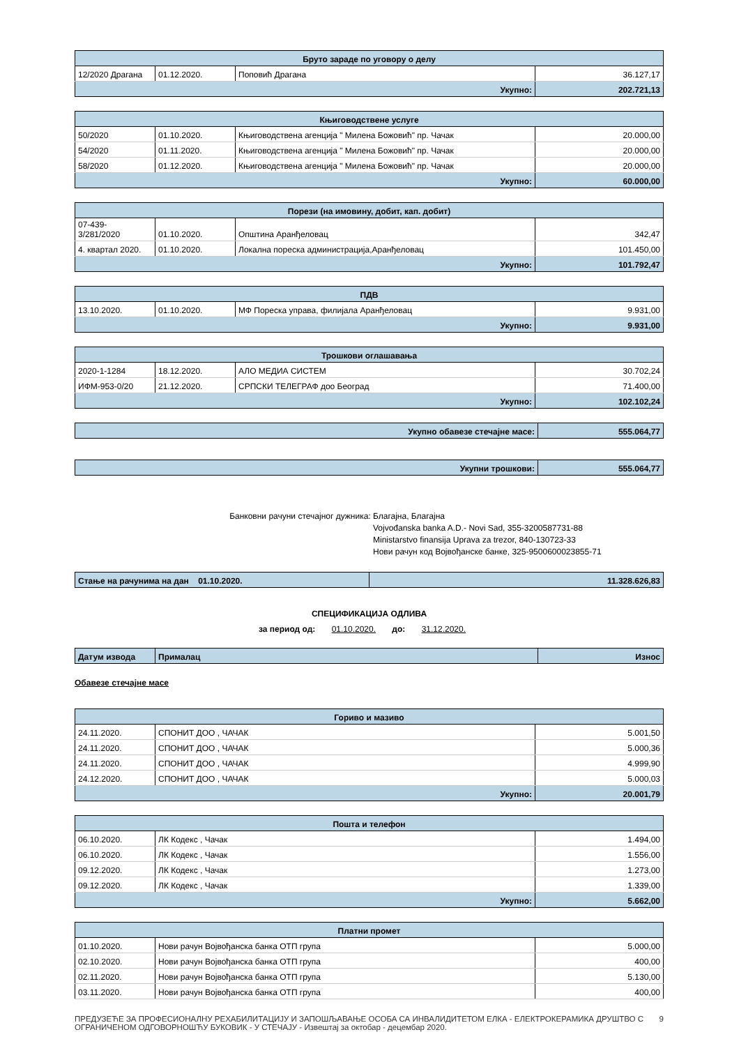| Бруто зараде по уговору о делу | | | |
| --- | --- | --- | --- |
| 12/2020 Драгана | 01.12.2020. | Поповић Драгана | 36.127,17 |
| Укупно: | | | 202.721,13 |
| Књиговодствене услуге | | | |
| --- | --- | --- | --- |
| 50/2020 | 01.10.2020. | Књиговодствена агенција " Милена Божовић" пр. Чачак | 20.000,00 |
| 54/2020 | 01.11.2020. | Књиговодствена агенција " Милена Божовић" пр. Чачак | 20.000,00 |
| 58/2020 | 01.12.2020. | Књиговодствена агенција " Милена Божовић" пр. Чачак | 20.000,00 |
| Укупно: | | | 60.000,00 |
| Порези (на имовину, добит, кап. добит) | | | |
| --- | --- | --- | --- |
| 07-439- 3/281/2020 | 01.10.2020. | Општина Аранђеловац | 342,47 |
| 4. квартал 2020. | 01.10.2020. | Локална пореска администрација,Аранђеловац | 101.450,00 |
| Укупно: | | | 101.792,47 |
| ПДВ | | | |
| --- | --- | --- | --- |
| 13.10.2020. | 01.10.2020. | МФ Пореска управа, филијала Аранђеловац | 9.931,00 |
| Укупно: | | | 9.931,00 |
| Трошкови оглашавања | | | |
| --- | --- | --- | --- |
| 2020-1-1284 | 18.12.2020. | АЛО МЕДИА СИСТЕМ | 30.702,24 |
| ИФМ-953-0/20 | 21.12.2020. | СРПСКИ ТЕЛЕГРАФ доо Београд | 71.400,00 |
| Укупно: | | | 102.102,24 |
| Укупно обавезе стечајне масе: | 555.064,77 |
| Укупни трошкови: | 555.064,77 |
Банковни рачуни стечајног дужника: Благајна, Благајна
Vojvođanska banka A.D.- Novi Sad, 355-3200587731-88
Ministarstvo finansija Uprava za trezor, 840-130723-33
Нови рачун код Војвођанске банке, 325-9500600023855-71
| Стање на рачунима на дан 01.10.2020. | 11.328.626,83 |
СПЕЦИФИКАЦИЈА ОДЛИВА
за период од: 01.10.2020. до: 31.12.2020.
| Датум извода | Прималац | Износ |
| --- | --- | --- |
Обавезе стечајне масе
| Гориво и мазиво | | |
| --- | --- | --- |
| 24.11.2020. | СПОНИТ ДОО , ЧАЧАК | 5.001,50 |
| 24.11.2020. | СПОНИТ ДОО , ЧАЧАК | 5.000,36 |
| 24.11.2020. | СПОНИТ ДОО , ЧАЧАК | 4.999,90 |
| 24.12.2020. | СПОНИТ ДОО , ЧАЧАК | 5.000,03 |
| Укупно: | | 20.001,79 |
| Пошта и телефон | | |
| --- | --- | --- |
| 06.10.2020. | ЛК Кодекс , Чачак | 1.494,00 |
| 06.10.2020. | ЛК Кодекс , Чачак | 1.556,00 |
| 09.12.2020. | ЛК Кодекс , Чачак | 1.273,00 |
| 09.12.2020. | ЛК Кодекс , Чачак | 1.339,00 |
| Укупно: | | 5.662,00 |
| Платни промет | | |
| --- | --- | --- |
| 01.10.2020. | Нови рачун Војвођанска банка ОТП група | 5.000,00 |
| 02.10.2020. | Нови рачун Војвођанска банка ОТП група | 400,00 |
| 02.11.2020. | Нови рачун Војвођанска банка ОТП група | 5.130,00 |
| 03.11.2020. | Нови рачун Војвођанска банка ОТП група | 400,00 |
ПРЕДУЗЕЋЕ ЗА ПРОФЕСИОНАЛНУ РЕХАБИЛИТАЦИЈУ И ЗАПОШЉАВАЊЕ ОСОБА СА ИНВАЛИДИТЕТОМ ЕЛКА - ЕЛЕКТРОКЕРАМИКА ДРУШТВО С ОГРАНИЧЕНОМ ОДГОВОРНОШЋУ БУКОВИК - У СТЕЧАЈУ - Извештај за октобар - децембар 2020. 9